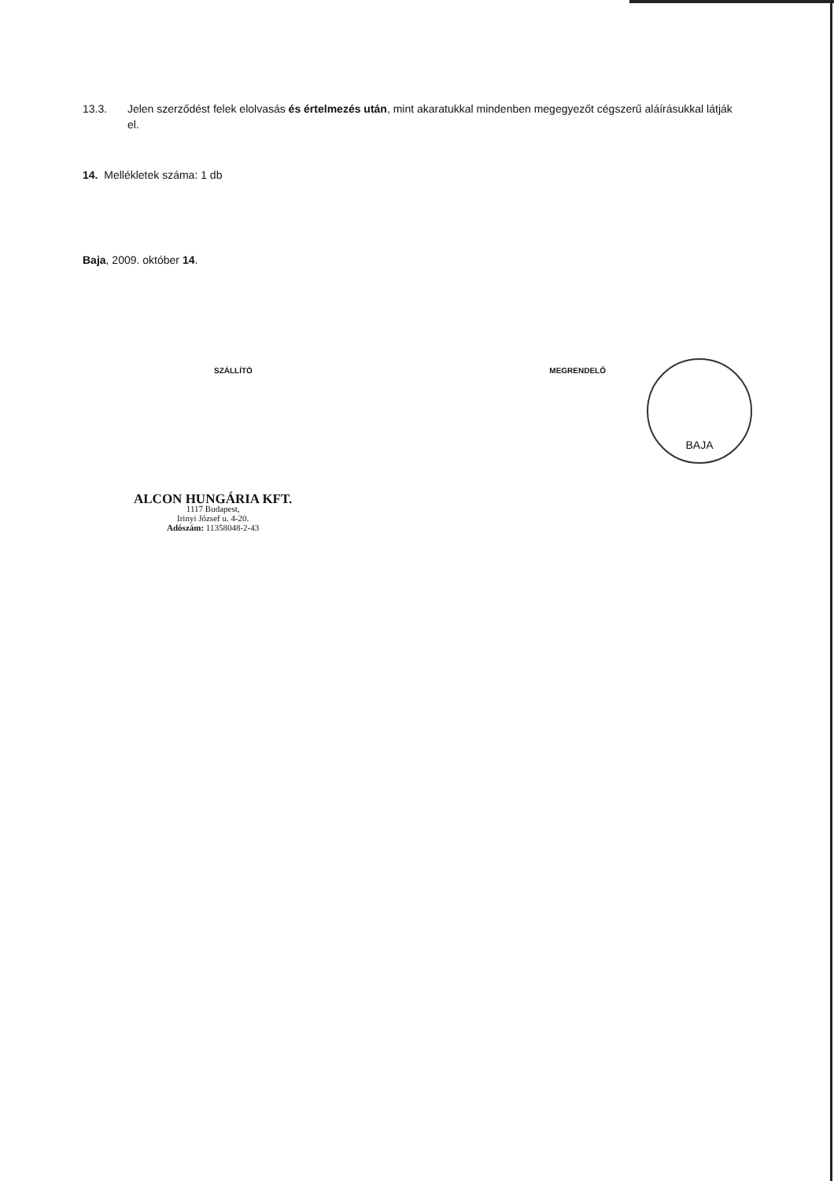13.3. Jelen szerződést felek elolvasás és értelmezés után, mint akaratukkal mindenben megegyezőt cégszerű aláírásukkal látják el.
14. Mellékletek száma: 1 db
Baja, 2009. október 14.
SZÁLLÍTÓ MEGRENDELŐ
BAJA
ALCON HUNGÁRIA KFT.
1117 Budapest,
Irinyi József u. 4-20.
Adószám: 11358048-2-43